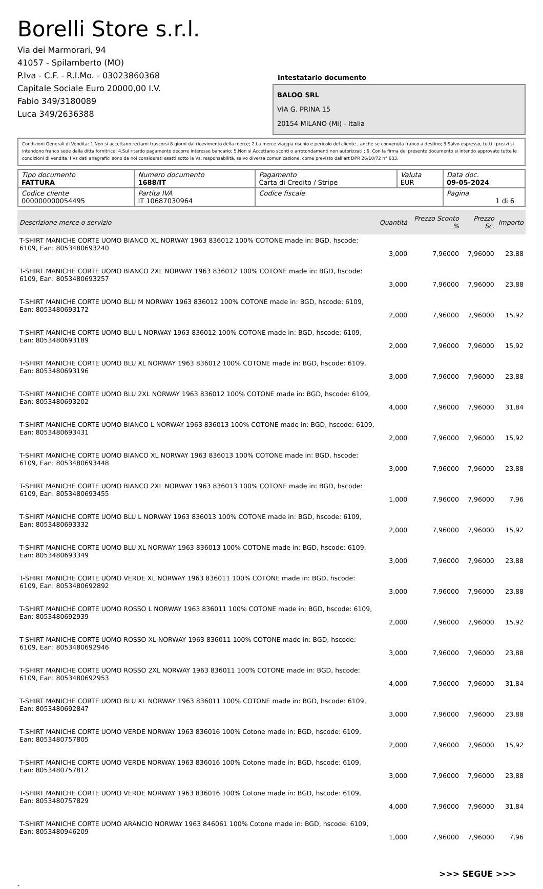Borelli Store s.r.l.
Via dei Marmorari, 94
41057 - Spilamberto (MO)
P.Iva - C.F. - R.I.Mo. - 03023860368
Capitale Sociale Euro 20000,00 I.V.
Fabio 349/3180089
Luca 349/2636388
Intestatario documento
BALOO SRL
VIA G. PRINA 15
20154 MILANO (Mi) - Italia
Condizioni Generali di Vendita: 1.Non si accettano reclami trascorsi 8 giorni dal ricevimento della merce; 2.La merce viaggia rischio e pericolo del cliente , anche se convenuta franco a destino; 3.Salvo espresso, tutti i prezzi si intendono franco sede dalla ditta fornitrice; 4.Sul ritardo pagamento decorre interesse bancario; 5.Non si Accettano sconti o arrotondamenti non autorizzati ; 6. Con la firma del presente documento si intendo approvate tutte le condizioni di vendita. I Vs dati anagrafici sono da noi considerati esatti sotto la Vs. responsabilità, salvo diversa comunicazione, come previsto dall'art DPR 26/10/72 n° 633.
| Tipo documento FATTURA | Numero documento 1688/IT | Pagamento Carta di Credito / Stripe | Valuta EUR | Data doc. 09-05-2024 |
| Codice cliente 000000000054495 | Partita IVA IT 10687030964 | Codice fiscale | | Pagina 1 di 6 |
| Descrizione merce o servizio | Quantità | Prezzo Sconto % | Prezzo Sc. | Importo |
| --- | --- | --- | --- | --- |
| T-SHIRT MANICHE CORTE UOMO BIANCO XL NORWAY 1963 836012 100% COTONE made in: BGD, hscode: 6109, Ean: 8053480693240 | 3,000 | 7,96000 | 7,96000 | 23,88 |
| T-SHIRT MANICHE CORTE UOMO BIANCO 2XL NORWAY 1963 836012 100% COTONE made in: BGD, hscode: 6109, Ean: 8053480693257 | 3,000 | 7,96000 | 7,96000 | 23,88 |
| T-SHIRT MANICHE CORTE UOMO BLU M NORWAY 1963 836012 100% COTONE made in: BGD, hscode: 6109, Ean: 8053480693172 | 2,000 | 7,96000 | 7,96000 | 15,92 |
| T-SHIRT MANICHE CORTE UOMO BLU L NORWAY 1963 836012 100% COTONE made in: BGD, hscode: 6109, Ean: 8053480693189 | 2,000 | 7,96000 | 7,96000 | 15,92 |
| T-SHIRT MANICHE CORTE UOMO BLU XL NORWAY 1963 836012 100% COTONE made in: BGD, hscode: 6109, Ean: 8053480693196 | 3,000 | 7,96000 | 7,96000 | 23,88 |
| T-SHIRT MANICHE CORTE UOMO BLU 2XL NORWAY 1963 836012 100% COTONE made in: BGD, hscode: 6109, Ean: 8053480693202 | 4,000 | 7,96000 | 7,96000 | 31,84 |
| T-SHIRT MANICHE CORTE UOMO BIANCO L NORWAY 1963 836013 100% COTONE made in: BGD, hscode: 6109, Ean: 8053480693431 | 2,000 | 7,96000 | 7,96000 | 15,92 |
| T-SHIRT MANICHE CORTE UOMO BIANCO XL NORWAY 1963 836013 100% COTONE made in: BGD, hscode: 6109, Ean: 8053480693448 | 3,000 | 7,96000 | 7,96000 | 23,88 |
| T-SHIRT MANICHE CORTE UOMO BIANCO 2XL NORWAY 1963 836013 100% COTONE made in: BGD, hscode: 6109, Ean: 8053480693455 | 1,000 | 7,96000 | 7,96000 | 7,96 |
| T-SHIRT MANICHE CORTE UOMO BLU L NORWAY 1963 836013 100% COTONE made in: BGD, hscode: 6109, Ean: 8053480693332 | 2,000 | 7,96000 | 7,96000 | 15,92 |
| T-SHIRT MANICHE CORTE UOMO BLU XL NORWAY 1963 836013 100% COTONE made in: BGD, hscode: 6109, Ean: 8053480693349 | 3,000 | 7,96000 | 7,96000 | 23,88 |
| T-SHIRT MANICHE CORTE UOMO VERDE XL NORWAY 1963 836011 100% COTONE made in: BGD, hscode: 6109, Ean: 8053480692892 | 3,000 | 7,96000 | 7,96000 | 23,88 |
| T-SHIRT MANICHE CORTE UOMO ROSSO L NORWAY 1963 836011 100% COTONE made in: BGD, hscode: 6109, Ean: 8053480692939 | 2,000 | 7,96000 | 7,96000 | 15,92 |
| T-SHIRT MANICHE CORTE UOMO ROSSO XL NORWAY 1963 836011 100% COTONE made in: BGD, hscode: 6109, Ean: 8053480692946 | 3,000 | 7,96000 | 7,96000 | 23,88 |
| T-SHIRT MANICHE CORTE UOMO ROSSO 2XL NORWAY 1963 836011 100% COTONE made in: BGD, hscode: 6109, Ean: 8053480692953 | 4,000 | 7,96000 | 7,96000 | 31,84 |
| T-SHIRT MANICHE CORTE UOMO BLU XL NORWAY 1963 836011 100% COTONE made in: BGD, hscode: 6109, Ean: 8053480692847 | 3,000 | 7,96000 | 7,96000 | 23,88 |
| T-SHIRT MANICHE CORTE UOMO VERDE NORWAY 1963 836016 100% Cotone made in: BGD, hscode: 6109, Ean: 8053480757805 | 2,000 | 7,96000 | 7,96000 | 15,92 |
| T-SHIRT MANICHE CORTE UOMO VERDE NORWAY 1963 836016 100% Cotone made in: BGD, hscode: 6109, Ean: 8053480757812 | 3,000 | 7,96000 | 7,96000 | 23,88 |
| T-SHIRT MANICHE CORTE UOMO VERDE NORWAY 1963 836016 100% Cotone made in: BGD, hscode: 6109, Ean: 8053480757829 | 4,000 | 7,96000 | 7,96000 | 31,84 |
| T-SHIRT MANICHE CORTE UOMO ARANCIO NORWAY 1963 846061 100% Cotone made in: BGD, hscode: 6109, Ean: 8053480946209 | 1,000 | 7,96000 | 7,96000 | 7,96 |
>>> SEGUE >>>
-